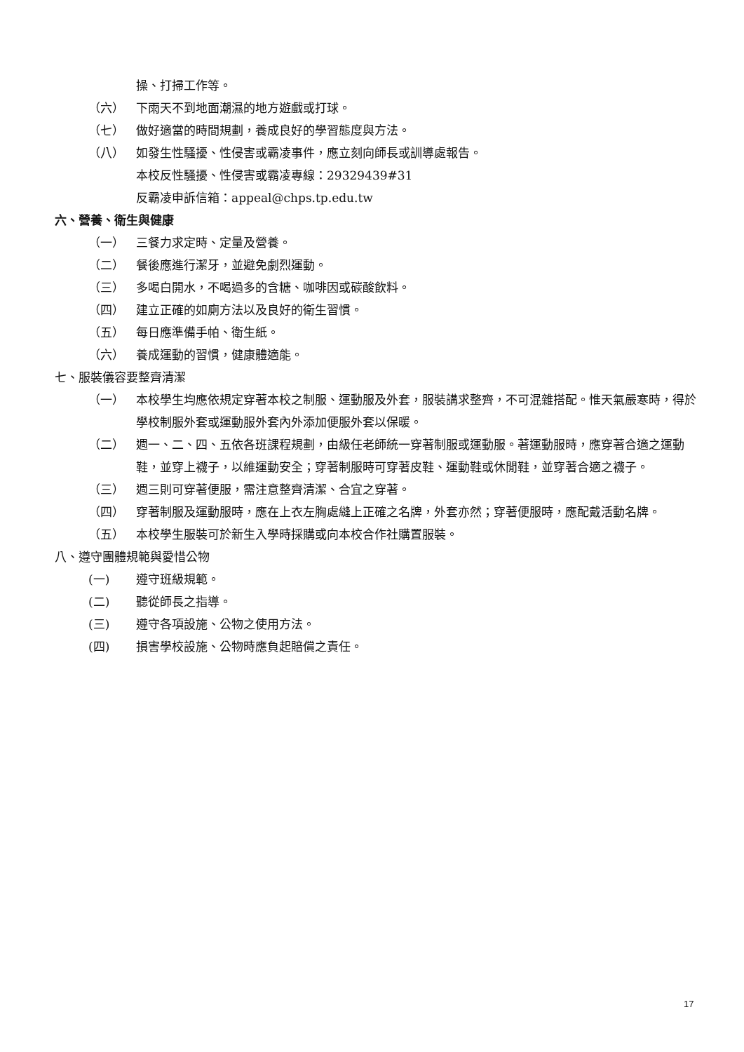操、打掃工作等。
（六） 下雨天不到地面潮濕的地方遊戲或打球。
（七） 做好適當的時間規劃，養成良好的學習態度與方法。
（八） 如發生性騷擾、性侵害或霸凌事件，應立刻向師長或訓導處報告。
本校反性騷擾、性侵害或霸凌專線：29329439#31
反霸凌申訴信箱：appeal@chps.tp.edu.tw
六、營養、衛生與健康
（一） 三餐力求定時、定量及營養。
（二） 餐後應進行潔牙，並避免劇烈運動。
（三） 多喝白開水，不喝過多的含糖、咖啡因或碳酸飲料。
（四） 建立正確的如廁方法以及良好的衛生習慣。
（五） 每日應準備手帕、衛生紙。
（六） 養成運動的習慣，健康體適能。
七、服裝儀容要整齊清潔
（一） 本校學生均應依規定穿著本校之制服、運動服及外套，服裝講求整齊，不可混雜搭配。惟天氣嚴寒時，得於學校制服外套或運動服外套內外添加便服外套以保暖。
（二） 週一、二、四、五依各班課程規劃，由級任老師統一穿著制服或運動服。著運動服時，應穿著合適之運動鞋，並穿上襪子，以維運動安全；穿著制服時可穿著皮鞋、運動鞋或休閒鞋，並穿著合適之襪子。
（三） 週三則可穿著便服，需注意整齊清潔、合宜之穿著。
（四） 穿著制服及運動服時，應在上衣左胸處縫上正確之名牌，外套亦然；穿著便服時，應配戴活動名牌。
（五） 本校學生服裝可於新生入學時採購或向本校合作社購置服裝。
八、遵守團體規範與愛惜公物
(一) 遵守班級規範。
(二) 聽從師長之指導。
(三) 遵守各項設施、公物之使用方法。
(四) 損害學校設施、公物時應負起賠償之責任。
17